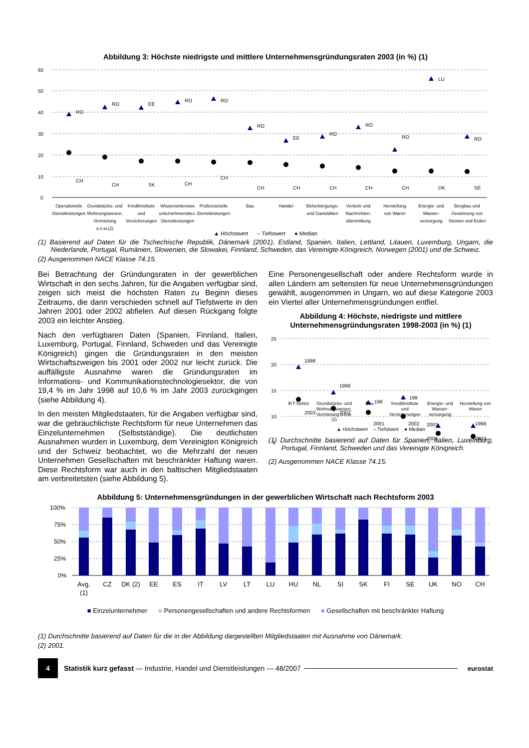Abbildung 3: Höchste niedrigste und mittlere Unternehmensgründungsraten 2003 (in %) (1)
60
50
40
30
20
10
0
RO
RO
EE
RO
RO
RO
EE
RO
RO
RO
LU
RO
CH
CH
SK
CH
CH
CH
CH
CH
CH
CH
DK
SE
Operationelle
Dienstleistungen
Grundstücks- und
Wohnungswesen,
Vermietung
u.s.w.(2)
Kreditinstitute
und
Versicherungen
Wissensintensive
unternehmensbez.
Dienstleistungen
Professionelle
Dienstleistungen
Bau
Handel
Beherbergungs-
und Gaststätten
Verkehr und
Nachrichten-
übermittlung
Herstellung
von Waren
Energie- und
Wasser-
versorgung
Bergbau und
Gewinnung von
Steinen und Erden
▲ Höchstwert – Tiefstwert ● Median
(1) Basierend auf Daten für die Tschechische Republik, Dänemark (2001), Estland, Spanien, Italien, Lettland, Litauen, Luxemburg, Ungarn, die Niederlande, Portugal, Rumänien, Slowenien, die Slowakei, Finnland, Schweden, das Vereinigte Königreich, Norwegen (2001) und die Schweiz.
(2) Ausgenommen NACE Klasse 74.15.
Bei Betrachtung der Gründungsraten in der gewerblichen Wirtschaft in den sechs Jahren, für die Angaben verfügbar sind, zeigen sich meist die höchsten Raten zu Beginn dieses Zeitraums, die dann verschieden schnell auf Tiefstwerte in den Jahren 2001 oder 2002 abfielen. Auf diesen Rückgang folgte 2003 ein leichter Anstieg.
Nach den verfügbaren Daten (Spanien, Finnland, Italien, Luxemburg, Portugal, Finnland, Schweden und das Vereinigte Königreich) gingen die Gründungsraten in den meisten Wirtschaftszweigen bis 2001 oder 2002 nur leicht zurück. Die auffälligste Ausnahme waren die Gründungsraten im Informations- und Kommunikationstechnologiesektor, die von 19,4 % im Jahr 1998 auf 10,6 % im Jahr 2003 zurückgingen (siehe Abbildung 4).
In den meisten Mitgliedstaaten, für die Angaben verfügbar sind, war die gebräuchlichste Rechtsform für neue Unternehmen das Einzelunternehmen (Selbstständige). Die deutlichsten Ausnahmen wurden in Luxemburg, dem Vereinigten Königreich und der Schweiz beobachtet, wo die Mehrzahl der neuen Unternehmen Gesellschaften mit beschränkter Haftung waren. Diese Rechtsform war auch in den baltischen Mitgliedstaaten am verbreitetsten (siehe Abbildung 5).
Eine Personengesellschaft oder andere Rechtsform wurde in allen Ländern am seltensten für neue Unternehmensgründungen gewählt, ausgenommen in Ungarn, wo auf diese Kategorie 2003 ein Viertel aller Unternehmensgründungen entfiel.
Abbildung 4: Höchste, niedrigste und mittlere Unternehmensgründungsraten 1998-2003 (in %) (1)
25
20
15
10
5
1998
1998
199
199
2003
1998
2003
2002
2001
2002
2001
2003
IKT-Sektor Grundstücks- und Wohnungswesen, Vermietung u.s.w.(2)
Bau Kreditinstitute und Versicherungen
Energie- und Wasser-versorgung Herstellung von Waren
▲ Höchstwert – Tiefstwert ● Median
(1) Durchschnitte basierend auf Daten für Spanien, Italien, Luxemburg, Portugal, Finnland, Schweden und das Vereinigte Königreich.
(2) Ausgenommen NACE Klasse 74.15.
Abbildung 5: Unternehmensgründungen in der gewerblichen Wirtschaft nach Rechtsform 2003
100%
75%
50%
25%
0%
Avg.
(1)
CZ
DK (2)
EE
ES
IT
LV
LT
LU
HU
NL
SI
SK
FI
SE
UK
NO
CH
■ Einzelunternehmer ■ Personengesellschaften und andere Rechtsformen ■ Gesellschaften mit beschränkter Haftung
(1) Durchschnitte basierend auf Daten für die in der Abbildung dargestellten Mitgliedstaaten mit Ausnahme von Dänemark.
(2) 2001.
4
Statistik kurz gefasst — Industrie, Handel und Dienstleistungen — 48/2007 eurostat